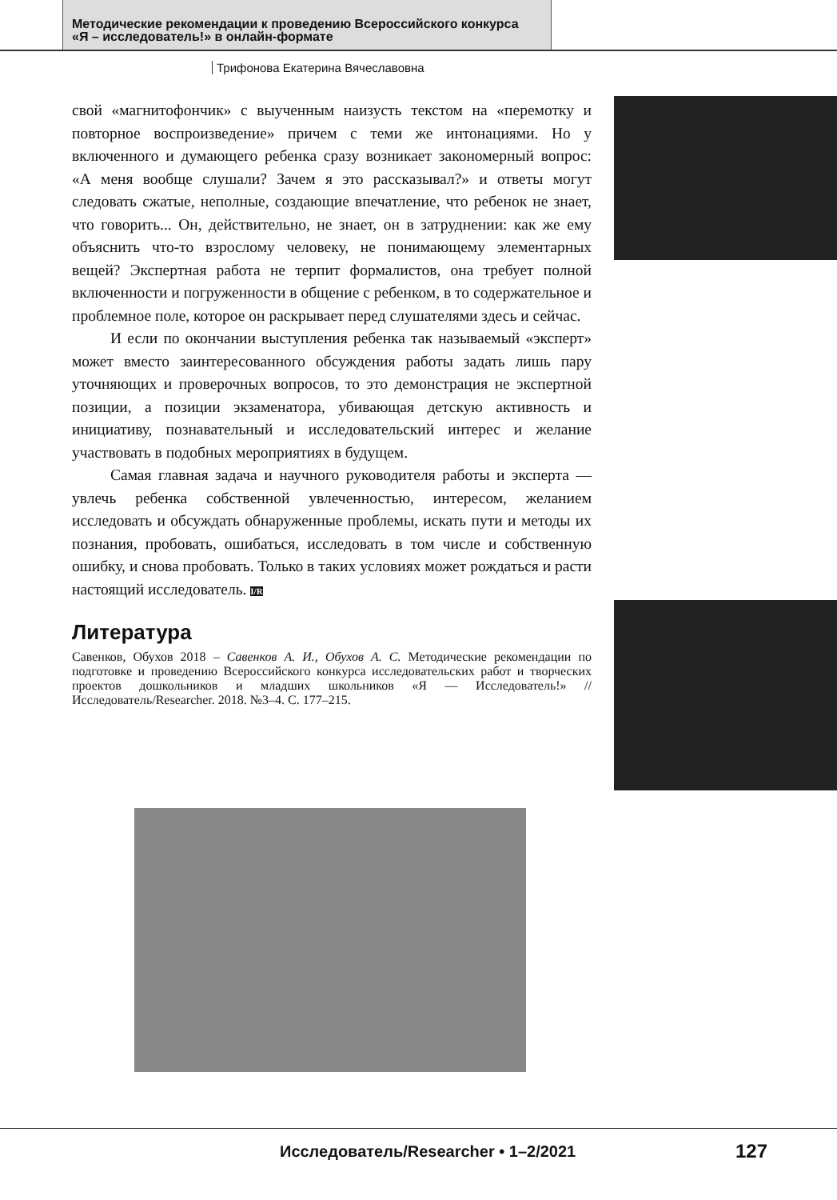Методические рекомендации к проведению Всероссийского конкурса
«Я – исследователь!» в онлайн-формате
Трифонова Екатерина Вячеславовна
свой «магнитофончик» с выученным наизусть текстом на «перемотку и повторное воспроизведение» причем с теми же интонациями. Но у включенного и думающего ребенка сразу возникает закономерный вопрос: «А меня вообще слушали? Зачем я это рассказывал?» и ответы могут следовать сжатые, неполные, создающие впечатление, что ребенок не знает, что говорить... Он, действительно, не знает, он в затруднении: как же ему объяснить что-то взрослому человеку, не понимающему элементарных вещей? Экспертная работа не терпит формалистов, она требует полной включенности и погруженности в общение с ребенком, в то содержательное и проблемное поле, которое он раскрывает перед слушателями здесь и сейчас.
И если по окончании выступления ребенка так называемый «эксперт» может вместо заинтересованного обсуждения работы задать лишь пару уточняющих и проверочных вопросов, то это демонстрация не экспертной позиции, а позиции экзаменатора, убивающая детскую активность и инициативу, познавательный и исследовательский интерес и желание участвовать в подобных мероприятиях в будущем.
Самая главная задача и научного руководителя работы и эксперта — увлечь ребенка собственной увлеченностью, интересом, желанием исследовать и обсуждать обнаруженные проблемы, искать пути и методы их познания, пробовать, ошибаться, исследовать в том числе и собственную ошибку, и снова пробовать. Только в таких условиях может рождаться и расти настоящий исследователь. I/R
Литература
Савенков, Обухов 2018 – Савенков А. И., Обухов А. С. Методические рекомендации по подготовке и проведению Всероссийского конкурса исследовательских работ и творческих проектов дошкольников и младших школьников «Я — Исследователь!» // Исследователь/Researcher. 2018. №3–4. С. 177–215.
Исследователь/Researcher • 1–2/2021
127